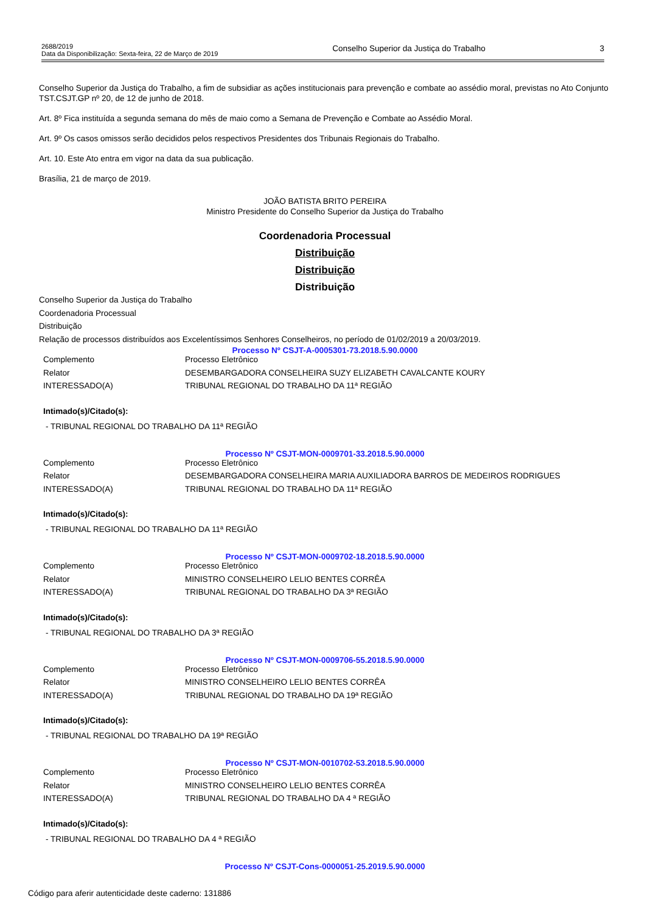2688/2019
Data da Disponibilização: Sexta-feira, 22 de Março de 2019
Conselho Superior da Justiça do Trabalho
3
Conselho Superior da Justiça do Trabalho, a fim de subsidiar as ações institucionais para prevenção e combate ao assédio moral, previstas no Ato Conjunto TST.CSJT.GP nº 20, de 12 de junho de 2018.
Art. 8º Fica instituída a segunda semana do mês de maio como a Semana de Prevenção e Combate ao Assédio Moral.
Art. 9º Os casos omissos serão decididos pelos respectivos Presidentes dos Tribunais Regionais do Trabalho.
Art. 10. Este Ato entra em vigor na data da sua publicação.
Brasília, 21 de março de 2019.
JOÃO BATISTA BRITO PEREIRA
Ministro Presidente do Conselho Superior da Justiça do Trabalho
Coordenadoria Processual
Distribuição
Distribuição
Distribuição
Conselho Superior da Justiça do Trabalho
Coordenadoria Processual
Distribuição
Relação de processos distribuídos aos Excelentíssimos Senhores Conselheiros, no período de 01/02/2019 a 20/03/2019.
Processo Nº CSJT-A-0005301-73.2018.5.90.0000
| Complemento | Processo Eletrônico |
| Relator | DESEMBARGADORA CONSELHEIRA SUZY ELIZABETH CAVALCANTE KOURY |
| INTERESSADO(A) | TRIBUNAL REGIONAL DO TRABALHO DA 11ª REGIÃO |
Intimado(s)/Citado(s):
- TRIBUNAL REGIONAL DO TRABALHO DA 11ª REGIÃO
Processo Nº CSJT-MON-0009701-33.2018.5.90.0000
| Complemento | Processo Eletrônico |
| Relator | DESEMBARGADORA CONSELHEIRA MARIA AUXILIADORA BARROS DE MEDEIROS RODRIGUES |
| INTERESSADO(A) | TRIBUNAL REGIONAL DO TRABALHO DA 11ª REGIÃO |
Intimado(s)/Citado(s):
- TRIBUNAL REGIONAL DO TRABALHO DA 11ª REGIÃO
Processo Nº CSJT-MON-0009702-18.2018.5.90.0000
| Complemento | Processo Eletrônico |
| Relator | MINISTRO CONSELHEIRO LELIO BENTES CORRÊA |
| INTERESSADO(A) | TRIBUNAL REGIONAL DO TRABALHO DA 3ª REGIÃO |
Intimado(s)/Citado(s):
- TRIBUNAL REGIONAL DO TRABALHO DA 3ª REGIÃO
Processo Nº CSJT-MON-0009706-55.2018.5.90.0000
| Complemento | Processo Eletrônico |
| Relator | MINISTRO CONSELHEIRO LELIO BENTES CORRÊA |
| INTERESSADO(A) | TRIBUNAL REGIONAL DO TRABALHO DA 19ª REGIÃO |
Intimado(s)/Citado(s):
- TRIBUNAL REGIONAL DO TRABALHO DA 19ª REGIÃO
Processo Nº CSJT-MON-0010702-53.2018.5.90.0000
| Complemento | Processo Eletrônico |
| Relator | MINISTRO CONSELHEIRO LELIO BENTES CORRÊA |
| INTERESSADO(A) | TRIBUNAL REGIONAL DO TRABALHO DA 4 ª REGIÃO |
Intimado(s)/Citado(s):
- TRIBUNAL REGIONAL DO TRABALHO DA 4 ª REGIÃO
Processo Nº CSJT-Cons-0000051-25.2019.5.90.0000
Código para aferir autenticidade deste caderno: 131886